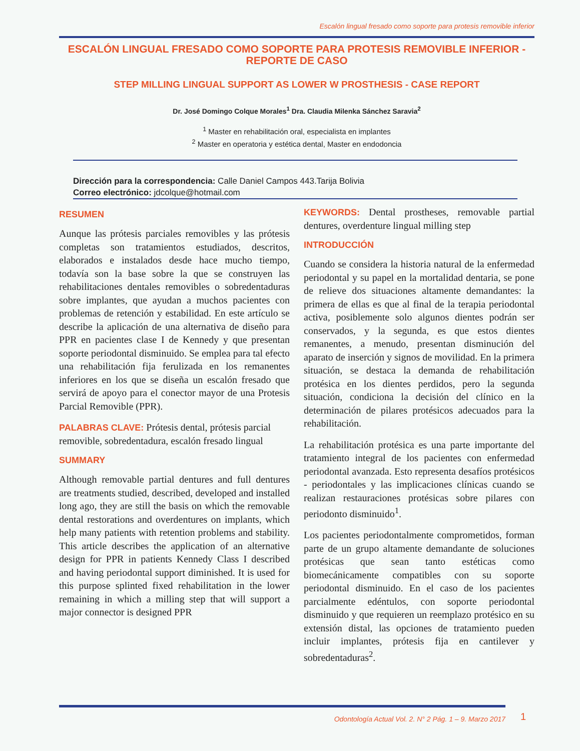Escalón lingual fresado como soporte para protesis removible inferior
ESCALÓN LINGUAL FRESADO COMO SOPORTE PARA PROTESIS REMOVIBLE INFERIOR - REPORTE DE CASO
STEP MILLING LINGUAL SUPPORT AS LOWER W PROSTHESIS - CASE REPORT
Dr. José Domingo Colque Morales<sup>1</sup> Dra. Claudia Milenka Sánchez Saravia<sup>2</sup>
<sup>1</sup> Master en rehabilitación oral, especialista en implantes
<sup>2</sup> Master en operatoria y estética dental, Master en endodoncia
Dirección para la correspondencia: Calle Daniel Campos 443.Tarija Bolivia
Correo electrónico: jdcolque@hotmail.com
RESUMEN
Aunque las prótesis parciales removibles y las prótesis completas son tratamientos estudiados, descritos, elaborados e instalados desde hace mucho tiempo, todavía son la base sobre la que se construyen las rehabilitaciones dentales removibles o sobredentaduras sobre implantes, que ayudan a muchos pacientes con problemas de retención y estabilidad. En este artículo se describe la aplicación de una alternativa de diseño para PPR en pacientes clase I de Kennedy y que presentan soporte periodontal disminuido. Se emplea para tal efecto una rehabilitación fija ferulizada en los remanentes inferiores en los que se diseña un escalón fresado que servirá de apoyo para el conector mayor de una Protesis Parcial Removible (PPR).
PALABRAS CLAVE: Prótesis dental, prótesis parcial removible, sobredentadura, escalón fresado lingual
SUMMARY
Although removable partial dentures and full dentures are treatments studied, described, developed and installed long ago, they are still the basis on which the removable dental restorations and overdentures on implants, which help many patients with retention problems and stability. This article describes the application of an alternative design for PPR in patients Kennedy Class I described and having periodontal support diminished. It is used for this purpose splinted fixed rehabilitation in the lower remaining in which a milling step that will support a major connector is designed PPR
KEYWORDS: Dental prostheses, removable partial dentures, overdenture lingual milling step
INTRODUCCIÓN
Cuando se considera la historia natural de la enfermedad periodontal y su papel en la mortalidad dentaria, se pone de relieve dos situaciones altamente demandantes: la primera de ellas es que al final de la terapia periodontal activa, posiblemente solo algunos dientes podrán ser conservados, y la segunda, es que estos dientes remanentes, a menudo, presentan disminución del aparato de inserción y signos de movilidad. En la primera situación, se destaca la demanda de rehabilitación protésica en los dientes perdidos, pero la segunda situación, condiciona la decisión del clínico en la determinación de pilares protésicos adecuados para la rehabilitación.
La rehabilitación protésica es una parte importante del tratamiento integral de los pacientes con enfermedad periodontal avanzada. Esto representa desafíos protésicos - periodontales y las implicaciones clínicas cuando se realizan restauraciones protésicas sobre pilares con periodonto disminuido<sup>1</sup>.
Los pacientes periodontalmente comprometidos, forman parte de un grupo altamente demandante de soluciones protésicas que sean tanto estéticas como biomecánicamente compatibles con su soporte periodontal disminuido. En el caso de los pacientes parcialmente edéntulos, con soporte periodontal disminuido y que requieren un reemplazo protésico en su extensión distal, las opciones de tratamiento pueden incluir implantes, prótesis fija en cantilever y sobredentaduras<sup>2</sup>.
Odontología Actual Vol. 2. N° 2 Pág. 1 – 9. Marzo 2017 1